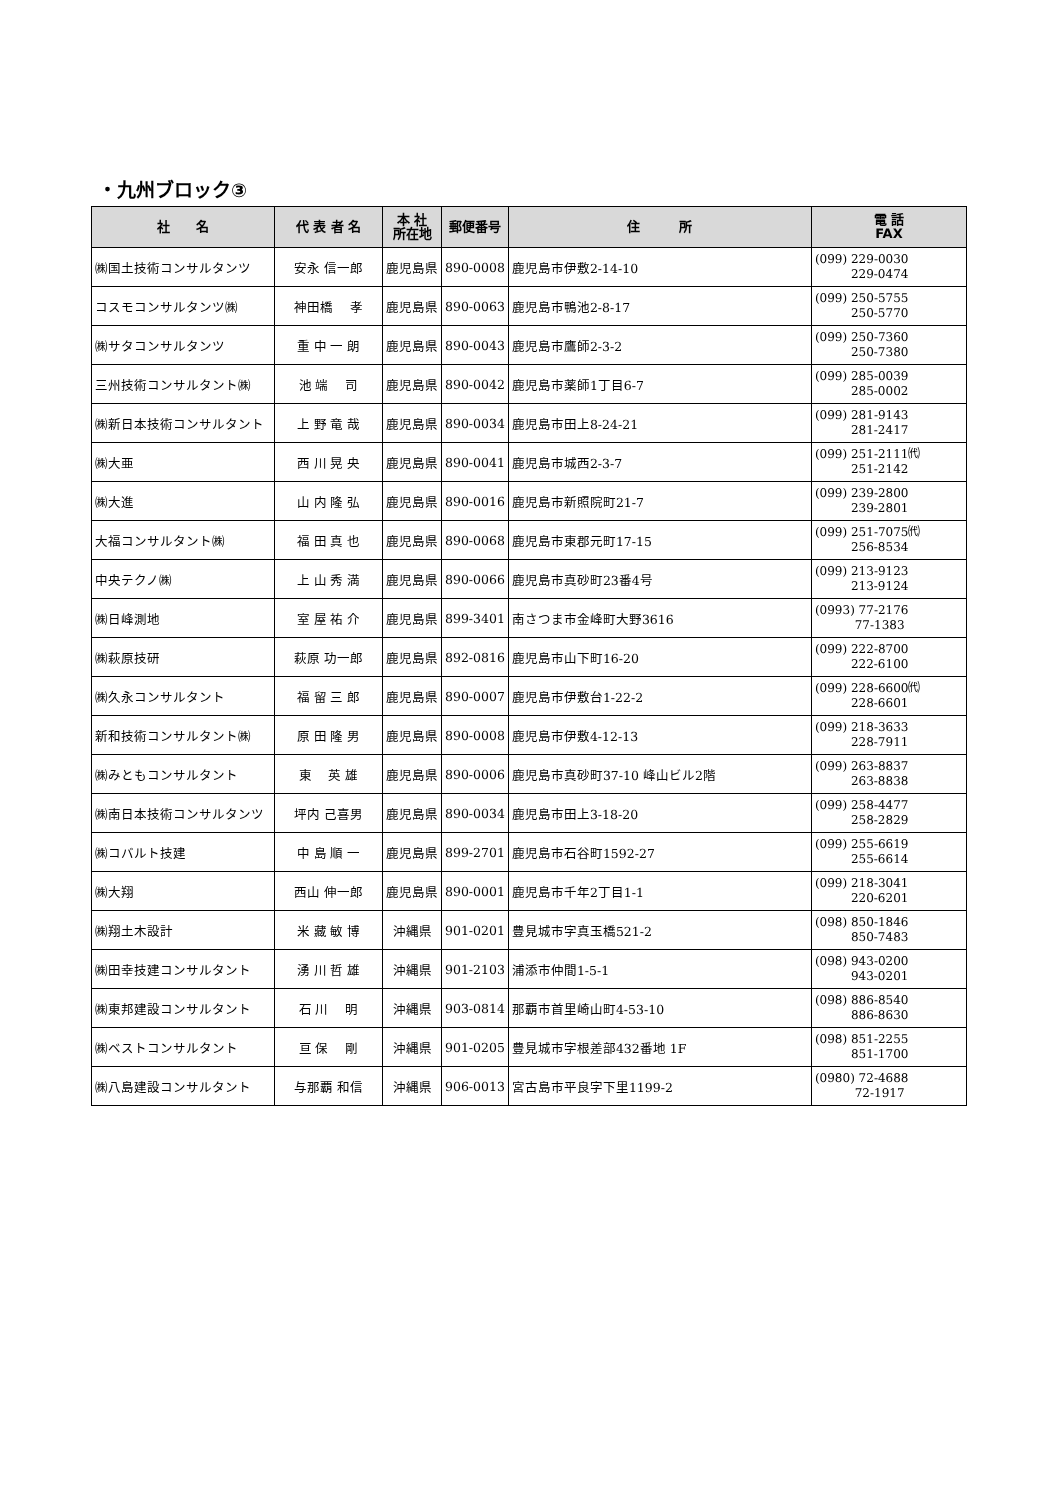・九州ブロック③
| 社 名 | 代 表 者 名 | 本 社 所在地 | 郵便番号 | 住 所 | 電 話 FAX |
| --- | --- | --- | --- | --- | --- |
| ㈱国土技術コンサルタンツ | 安永 信一郎 | 鹿児島県 | 890-0008 | 鹿児島市伊敷2-14-10 | (099) 229-0030 229-0474 |
| コスモコンサルタンツ㈱ | 神田橋 孝 | 鹿児島県 | 890-0063 | 鹿児島市鴨池2-8-17 | (099) 250-5755 250-5770 |
| ㈱サタコンサルタンツ | 重 中 一 朗 | 鹿児島県 | 890-0043 | 鹿児島市鷹師2-3-2 | (099) 250-7360 250-7380 |
| 三州技術コンサルタント㈱ | 池 端 司 | 鹿児島県 | 890-0042 | 鹿児島市薬師1丁目6-7 | (099) 285-0039 285-0002 |
| ㈱新日本技術コンサルタント | 上 野 竜 哉 | 鹿児島県 | 890-0034 | 鹿児島市田上8-24-21 | (099) 281-9143 281-2417 |
| ㈱大亜 | 西 川 晃 央 | 鹿児島県 | 890-0041 | 鹿児島市城西2-3-7 | (099) 251-2111㈹ 251-2142 |
| ㈱大進 | 山 内 隆 弘 | 鹿児島県 | 890-0016 | 鹿児島市新照院町21-7 | (099) 239-2800 239-2801 |
| 大福コンサルタント㈱ | 福 田 真 也 | 鹿児島県 | 890-0068 | 鹿児島市東郡元町17-15 | (099) 251-7075㈹ 256-8534 |
| 中央テクノ㈱ | 上 山 秀 満 | 鹿児島県 | 890-0066 | 鹿児島市真砂町23番4号 | (099) 213-9123 213-9124 |
| ㈱日峰測地 | 室 屋 祐 介 | 鹿児島県 | 899-3401 | 南さつま市金峰町大野3616 | (0993) 77-2176 77-1383 |
| ㈱萩原技研 | 萩原 功一郎 | 鹿児島県 | 892-0816 | 鹿児島市山下町16-20 | (099) 222-8700 222-6100 |
| ㈱久永コンサルタント | 福 留 三 郎 | 鹿児島県 | 890-0007 | 鹿児島市伊敷台1-22-2 | (099) 228-6600㈹ 228-6601 |
| 新和技術コンサルタント㈱ | 原 田 隆 男 | 鹿児島県 | 890-0008 | 鹿児島市伊敷4-12-13 | (099) 218-3633 228-7911 |
| ㈱みともコンサルタント | 東 英 雄 | 鹿児島県 | 890-0006 | 鹿児島市真砂町37-10 峰山ビル2階 | (099) 263-8837 263-8838 |
| ㈱南日本技術コンサルタンツ | 坪内 己喜男 | 鹿児島県 | 890-0034 | 鹿児島市田上3-18-20 | (099) 258-4477 258-2829 |
| ㈱コバルト技建 | 中 島 順 一 | 鹿児島県 | 899-2701 | 鹿児島市石谷町1592-27 | (099) 255-6619 255-6614 |
| ㈱大翔 | 西山 伸一郎 | 鹿児島県 | 890-0001 | 鹿児島市千年2丁目1-1 | (099) 218-3041 220-6201 |
| ㈱翔土木設計 | 米 藏 敏 博 | 沖縄県 | 901-0201 | 豊見城市字真玉橋521-2 | (098) 850-1846 850-7483 |
| ㈱田幸技建コンサルタント | 湧 川 哲 雄 | 沖縄県 | 901-2103 | 浦添市仲間1-5-1 | (098) 943-0200 943-0201 |
| ㈱東邦建設コンサルタント | 石 川 明 | 沖縄県 | 903-0814 | 那覇市首里崎山町4-53-10 | (098) 886-8540 886-8630 |
| ㈱ベストコンサルタント | 亘 保 剛 | 沖縄県 | 901-0205 | 豊見城市字根差部432番地 1F | (098) 851-2255 851-1700 |
| ㈱八島建設コンサルタント | 与那覇 和信 | 沖縄県 | 906-0013 | 宮古島市平良字下里1199-2 | (0980) 72-4688 72-1917 |